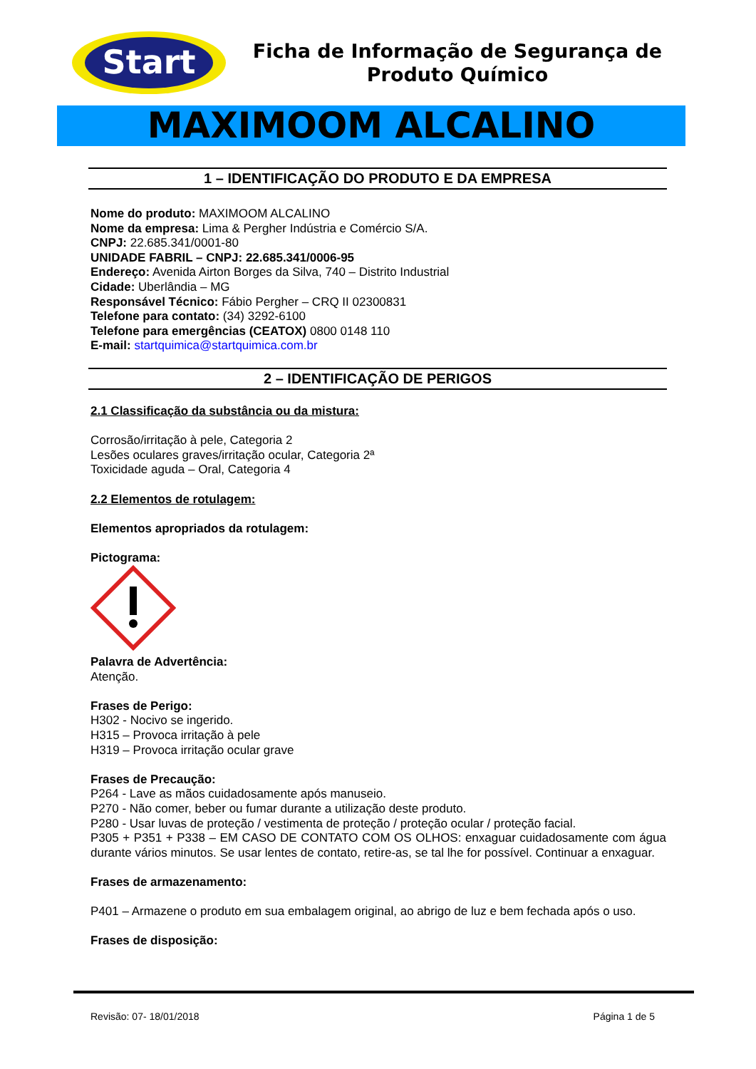Start
Ficha de Informação de Segurança de Produto Químico
MAXIMOOM ALCALINO
1 – IDENTIFICAÇÃO DO PRODUTO E DA EMPRESA
Nome do produto: MAXIMOOM ALCALINO
Nome da empresa: Lima & Pergher Indústria e Comércio S/A.
CNPJ: 22.685.341/0001-80
UNIDADE FABRIL – CNPJ: 22.685.341/0006-95
Endereço: Avenida Airton Borges da Silva, 740 – Distrito Industrial
Cidade: Uberlândia – MG
Responsável Técnico: Fábio Pergher – CRQ II 02300831
Telefone para contato: (34) 3292-6100
Telefone para emergências (CEATOX) 0800 0148 110
E-mail: startquimica@startquimica.com.br
2 – IDENTIFICAÇÃO DE PERIGOS
2.1 Classificação da substância ou da mistura:
Corrosão/irritação à pele, Categoria 2
Lesões oculares graves/irritação ocular, Categoria 2ª
Toxicidade aguda – Oral, Categoria 4
2.2 Elementos de rotulagem:
Elementos apropriados da rotulagem:
Pictograma:
Palavra de Advertência:
Atenção.
Frases de Perigo:
H302 - Nocivo se ingerido.
H315 – Provoca irritação à pele
H319 – Provoca irritação ocular grave
Frases de Precaução:
P264 - Lave as mãos cuidadosamente após manuseio.
P270 - Não comer, beber ou fumar durante a utilização deste produto.
P280 - Usar luvas de proteção / vestimenta de proteção / proteção ocular / proteção facial.
P305 + P351 + P338 – EM CASO DE CONTATO COM OS OLHOS: enxaguar cuidadosamente com água durante vários minutos. Se usar lentes de contato, retire-as, se tal lhe for possível. Continuar a enxaguar.
Frases de armazenamento:
P401 – Armazene o produto em sua embalagem original, ao abrigo de luz e bem fechada após o uso.
Frases de disposição:
Revisão: 07- 18/01/2018 Página 1 de 5